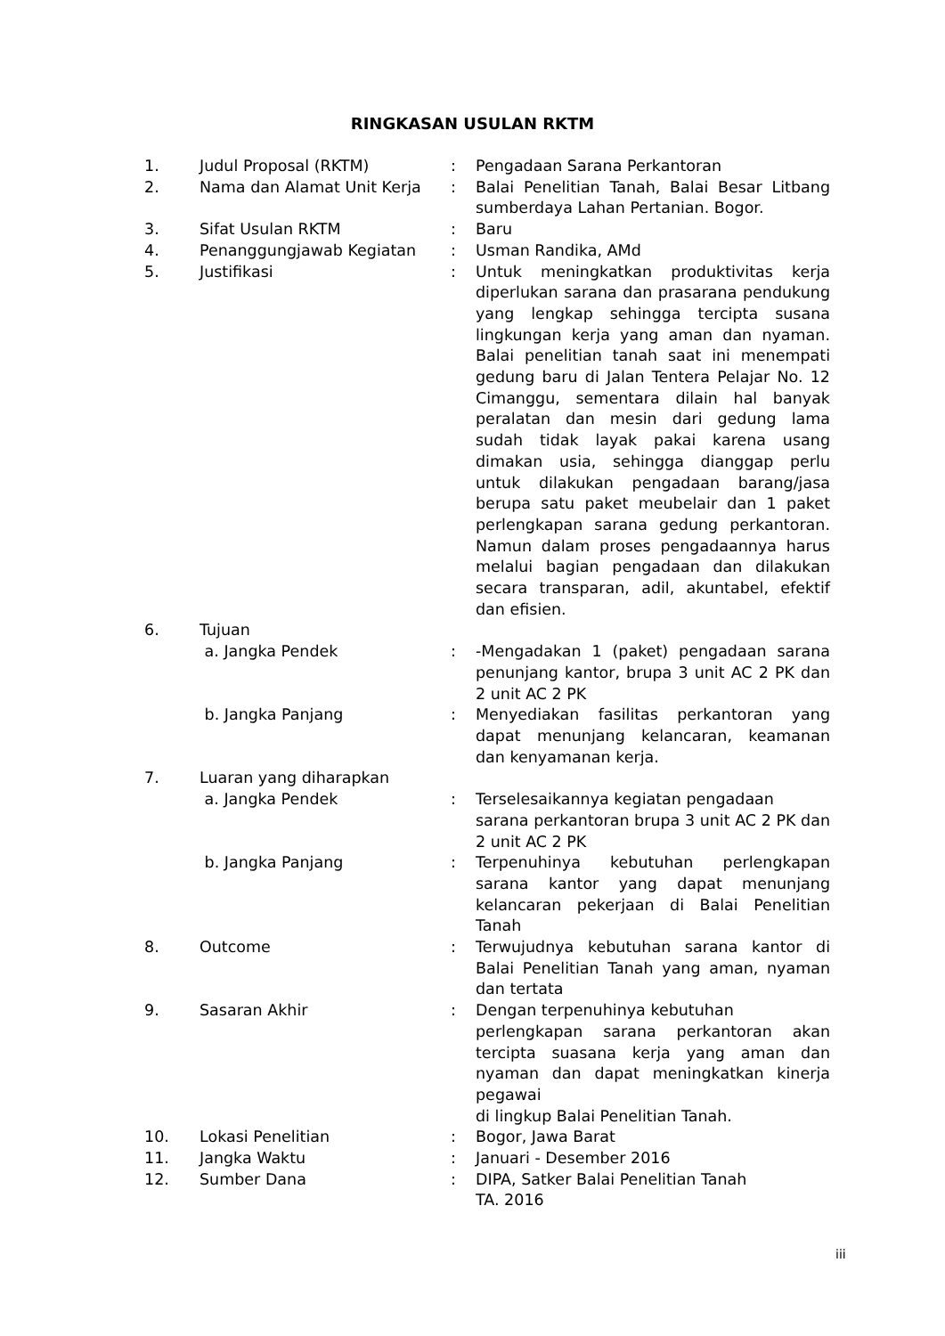RINGKASAN USULAN RKTM
| 1. | Judul Proposal (RKTM) | : | Pengadaan Sarana Perkantoran |
| 2. | Nama dan Alamat Unit Kerja | : | Balai Penelitian Tanah, Balai Besar Litbang sumberdaya Lahan Pertanian. Bogor. |
| 3. | Sifat Usulan RKTM | : | Baru |
| 4. | Penanggungjawab Kegiatan | : | Usman Randika, AMd |
| 5. | Justifikasi | : | Untuk meningkatkan produktivitas kerja diperlukan sarana dan prasarana pendukung yang lengkap sehingga tercipta susana lingkungan kerja yang aman dan nyaman. Balai penelitian tanah saat ini menempati gedung baru di Jalan Tentera Pelajar No. 12 Cimanggu, sementara dilain hal banyak peralatan dan mesin dari gedung lama sudah tidak layak pakai karena usang dimakan usia, sehingga dianggap perlu untuk dilakukan pengadaan barang/jasa berupa satu paket meubelair dan 1 paket perlengkapan sarana gedung perkantoran. Namun dalam proses pengadaannya harus melalui bagian pengadaan dan dilakukan secara transparan, adil, akuntabel, efektif dan efisien. |
| 6. | Tujuan | | |
| | a. Jangka Pendek | : | -Mengadakan 1 (paket) pengadaan sarana penunjang kantor, brupa 3 unit AC 2 PK dan 2 unit AC 2 PK |
| | b. Jangka Panjang | : | Menyediakan fasilitas perkantoran yang dapat menunjang kelancaran, keamanan dan kenyamanan kerja. |
| 7. | Luaran yang diharapkan | | |
| | a. Jangka Pendek | : | Terselesaikannya kegiatan pengadaan sarana perkantoran brupa 3 unit AC 2 PK dan 2 unit AC 2 PK |
| | b. Jangka Panjang | : | Terpenuhinya kebutuhan perlengkapan sarana kantor yang dapat menunjang kelancaran pekerjaan di Balai Penelitian Tanah |
| 8. | Outcome | : | Terwujudnya kebutuhan sarana kantor di Balai Penelitian Tanah yang aman, nyaman dan tertata |
| 9. | Sasaran Akhir | : | Dengan terpenuhinya kebutuhan perlengkapan sarana perkantoran akan tercipta suasana kerja yang aman dan nyaman dan dapat meningkatkan kinerja pegawai di lingkup Balai Penelitian Tanah. |
| 10. | Lokasi Penelitian | : | Bogor, Jawa Barat |
| 11. | Jangka Waktu | : | Januari - Desember 2016 |
| 12. | Sumber Dana | : | DIPA, Satker Balai Penelitian Tanah TA. 2016 |
iii